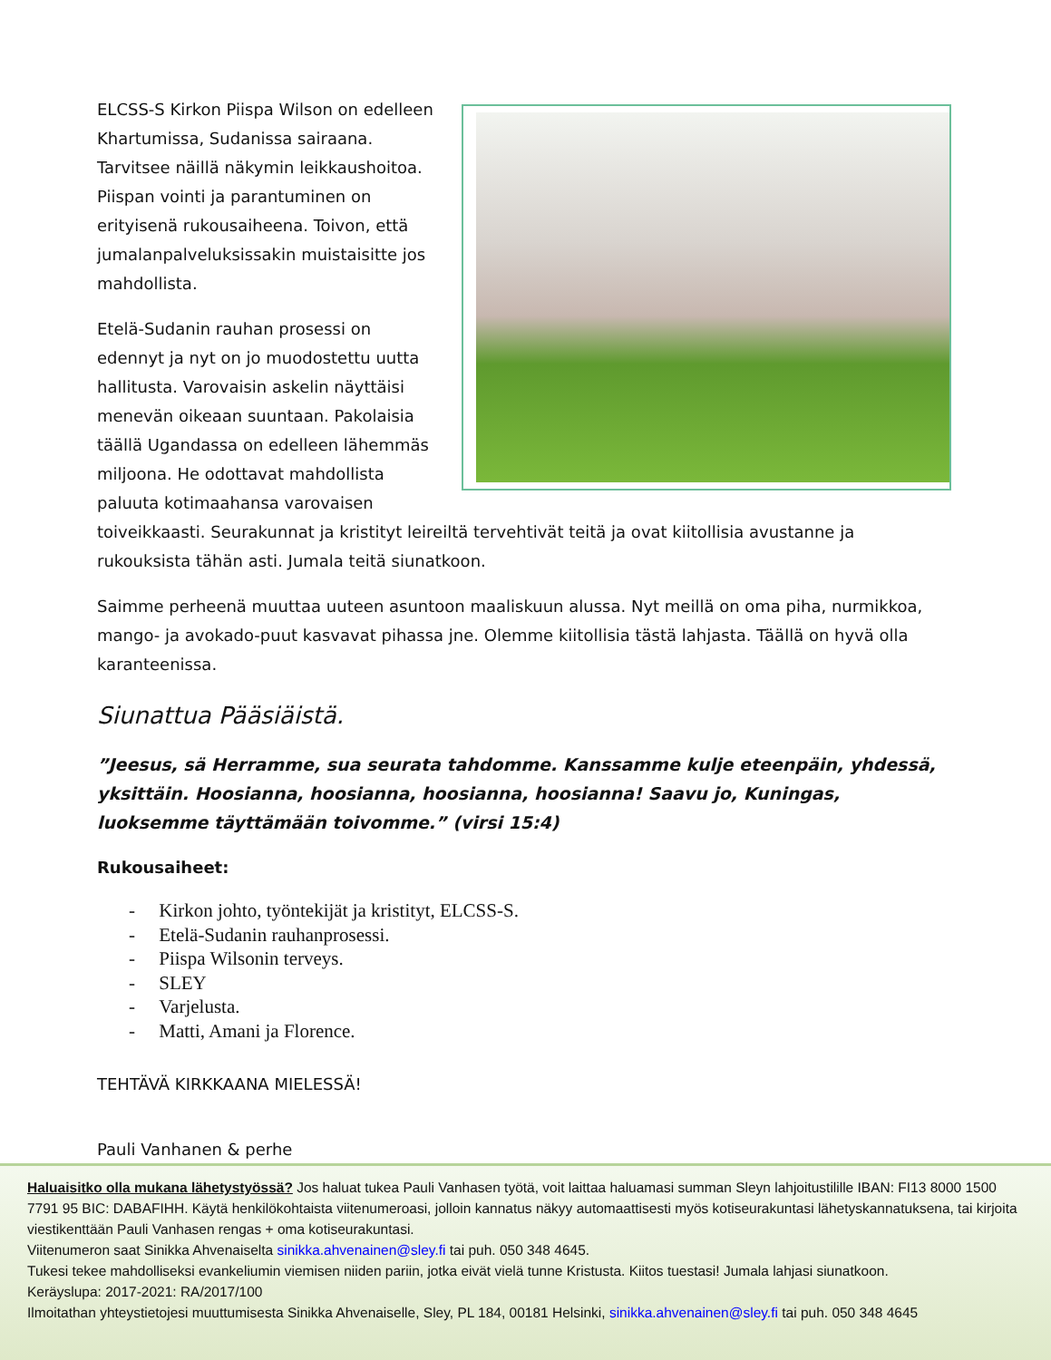ELCSS-S Kirkon Piispa Wilson on edelleen Khartumissa, Sudanissa sairaana. Tarvitsee näillä näkymin leikkaushoitoa. Piispan vointi ja parantuminen on erityisenä rukousaiheena. Toivon, että jumalanpalveluksissakin muistaisitte jos mahdollista.
Etelä-Sudanin rauhan prosessi on edennyt ja nyt on jo muodostettu uutta hallitusta. Varovaisin askelin näyttäisi menevän oikeaan suuntaan. Pakolaisia täällä Ugandassa on edelleen lähemmäs miljoona. He odottavat mahdollista paluuta kotimaahansa varovaisen toiveikkaasti. Seurakunnat ja kristityt leireiltä tervehtivät teitä ja ovat kiitollisia avustanne ja rukouksista tähän asti. Jumala teitä siunatkoon.
Saimme perheenä muuttaa uuteen asuntoon maaliskuun alussa. Nyt meillä on oma piha, nurmikkoa, mango- ja avokado-puut kasvavat pihassa jne. Olemme kiitollisia tästä lahjasta. Täällä on hyvä olla karanteenissa.
Siunattua Pääsiäistä.
”Jeesus, sä Herramme, sua seurata tahdomme. Kanssamme kulje eteenpäin, yhdessä, yksittäin. Hoosianna, hoosianna, hoosianna, hoosianna! Saavu jo, Kuningas, luoksemme täyttämään toivomme.” (virsi 15:4)
Rukousaiheet:
- Kirkon johto, työntekijät ja kristityt, ELCSS-S.
- Etelä-Sudanin rauhanprosessi.
- Piispa Wilsonin terveys.
- SLEY
- Varjelusta.
- Matti, Amani ja Florence.
TEHTÄVÄ KIRKKAANA MIELESSÄ!
Pauli Vanhanen & perhe
Haluaisitko olla mukana lähetystyössä? Jos haluat tukea Pauli Vanhasen työtä, voit laittaa haluamasi summan Sleyn lahjoitustilille IBAN: FI13 8000 1500 7791 95 BIC: DABAFIHH. Käytä henkilökohtaista viitenumeroasi, jolloin kannatus näkyy automaattisesti myös kotiseurakuntasi lähetyskannatuksena, tai kirjoita viestikenttään Pauli Vanhasen rengas + oma kotiseurakuntasi.
Viitenumeron saat Sinikka Ahvenaiselta sinikka.ahvenainen@sley.fi tai puh. 050 348 4645.
Tukesi tekee mahdolliseksi evankeliumin viemisen niiden pariin, jotka eivät vielä tunne Kristusta. Kiitos tuestasi! Jumala lahjasi siunatkoon.
Keräyslupa: 2017-2021: RA/2017/100
Ilmoitathan yhteystietojesi muuttumisesta Sinikka Ahvenaiselle, Sley, PL 184, 00181 Helsinki, sinikka.ahvenainen@sley.fi tai puh. 050 348 4645